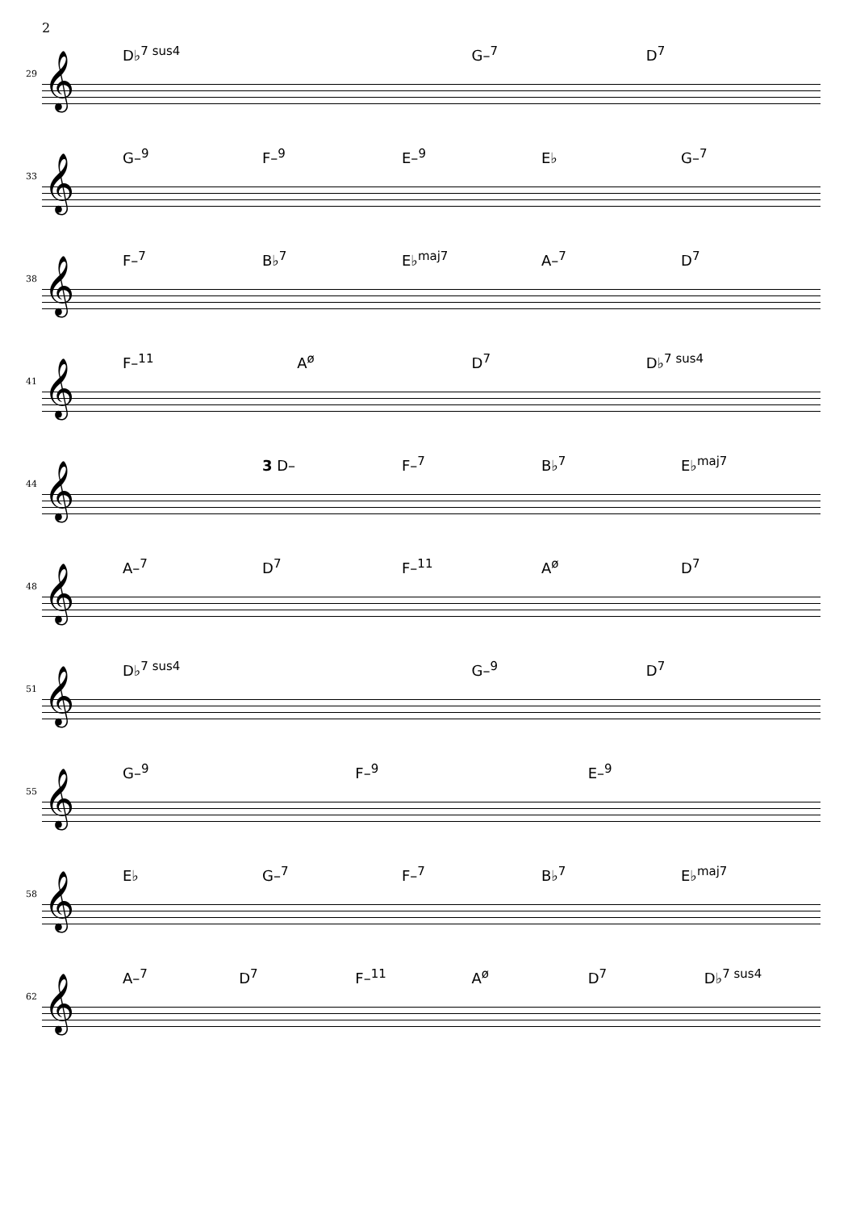2
D♭<sup>7 sus4</sup> G–<sup>7</sup> D<sup>7</sup>
29 𝄞
G–<sup>9</sup> F–<sup>9</sup> E–<sup>9</sup> E♭ G–<sup>7</sup>
33 𝄞
F–<sup>7</sup> B♭<sup>7</sup> E♭<sup>maj7</sup> A–<sup>7</sup> D<sup>7</sup>
38 𝄞
F–<sup>11</sup> A<sup>ø</sup> D<sup>7</sup> D♭<sup>7 sus4</sup>
41 𝄞
3 D– F–<sup>7</sup> B♭<sup>7</sup> E♭<sup>maj7</sup>
44 𝄞
A–<sup>7</sup> D<sup>7</sup> F–<sup>11</sup> A<sup>ø</sup> D<sup>7</sup>
48 𝄞
D♭<sup>7 sus4</sup> G–<sup>9</sup> D<sup>7</sup>
51 𝄞
G–<sup>9</sup> F–<sup>9</sup> E–<sup>9</sup>
55 𝄞
E♭ G–<sup>7</sup> F–<sup>7</sup> B♭<sup>7</sup> E♭<sup>maj7</sup>
58 𝄞
A–<sup>7</sup> D<sup>7</sup> F–<sup>11</sup> A<sup>ø</sup> D<sup>7</sup> D♭<sup>7 sus4</sup>
62 𝄞